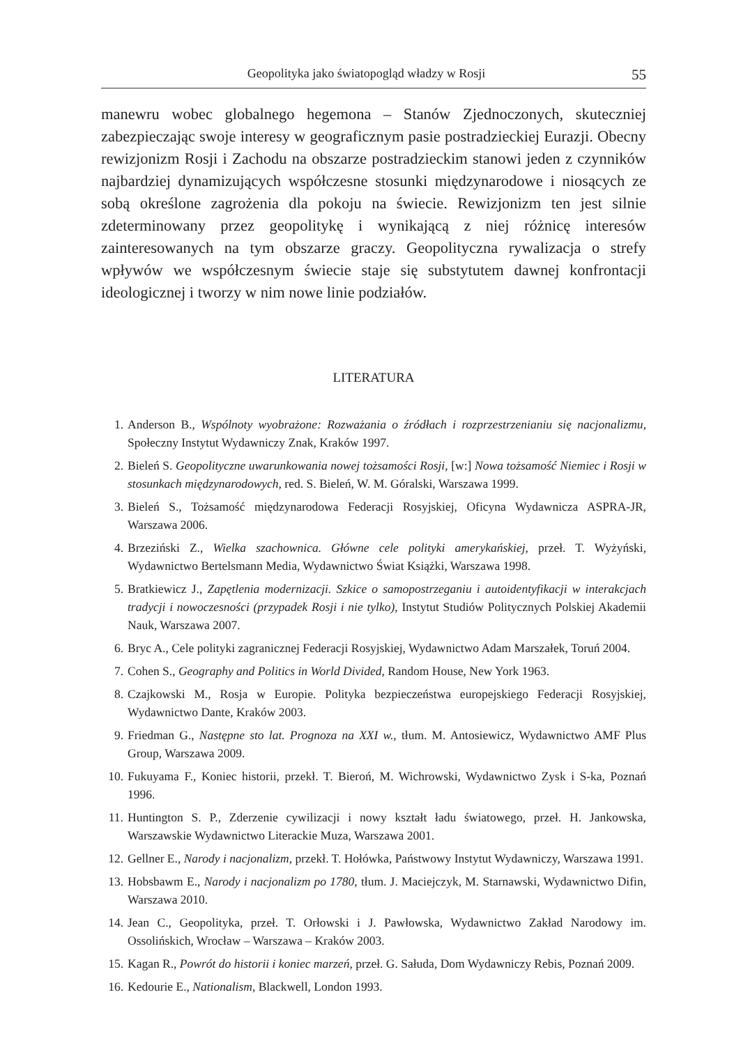Geopolityka jako światopogląd władzy w Rosji 55
manewru wobec globalnego hegemona – Stanów Zjednoczonych, skuteczniej zabezpieczając swoje interesy w geograficznym pasie postradzieckiej Eurazji. Obecny rewizjonizm Rosji i Zachodu na obszarze postradzieckim stanowi jeden z czynników najbardziej dynamizujących współczesne stosunki międzynarodowe i niosących ze sobą określone zagrożenia dla pokoju na świecie. Rewizjonizm ten jest silnie zdeterminowany przez geopolitykę i wynikającą z niej różnicę interesów zainteresowanych na tym obszarze graczy. Geopolityczna rywalizacja o strefy wpływów we współczesnym świecie staje się substytutem dawnej konfrontacji ideologicznej i tworzy w nim nowe linie podziałów.
LITERATURA
1. Anderson B., Wspólnoty wyobrażone: Rozważania o źródłach i rozprzestrzenianiu się nacjonalizmu, Społeczny Instytut Wydawniczy Znak, Kraków 1997.
2. Bieleń S. Geopolityczne uwarunkowania nowej tożsamości Rosji, [w:] Nowa tożsamość Niemiec i Rosji w stosunkach międzynarodowych, red. S. Bieleń, W. M. Góralski, Warszawa 1999.
3. Bieleń S., Tożsamość międzynarodowa Federacji Rosyjskiej, Oficyna Wydawnicza ASPRA-JR, Warszawa 2006.
4. Brzeziński Z., Wielka szachownica. Główne cele polityki amerykańskiej, przeł. T. Wyżyński, Wydawnictwo Bertelsmann Media, Wydawnictwo Świat Książki, Warszawa 1998.
5. Bratkiewicz J., Zapętlenia modernizacji. Szkice o samopostrzeganiu i autoidentyfikacji w interakcjach tradycji i nowoczesności (przypadek Rosji i nie tylko), Instytut Studiów Politycznych Polskiej Akademii Nauk, Warszawa 2007.
6. Bryc A., Cele polityki zagranicznej Federacji Rosyjskiej, Wydawnictwo Adam Marszałek, Toruń 2004.
7. Cohen S., Geography and Politics in World Divided, Random House, New York 1963.
8. Czajkowski M., Rosja w Europie. Polityka bezpieczeństwa europejskiego Federacji Rosyjskiej, Wydawnictwo Dante, Kraków 2003.
9. Friedman G., Następne sto lat. Prognoza na XXI w., tłum. M. Antosiewicz, Wydawnictwo AMF Plus Group, Warszawa 2009.
10. Fukuyama F., Koniec historii, przekł. T. Bieroń, M. Wichrowski, Wydawnictwo Zysk i S-ka, Poznań 1996.
11. Huntington S. P., Zderzenie cywilizacji i nowy kształt ładu światowego, przeł. H. Jankowska, Warszawskie Wydawnictwo Literackie Muza, Warszawa 2001.
12. Gellner E., Narody i nacjonalizm, przekł. T. Hołówka, Państwowy Instytut Wydawniczy, Warszawa 1991.
13. Hobsbawm E., Narody i nacjonalizm po 1780, tłum. J. Maciejczyk, M. Starnawski, Wydawnictwo Difin, Warszawa 2010.
14. Jean C., Geopolityka, przeł. T. Orłowski i J. Pawłowska, Wydawnictwo Zakład Narodowy im. Ossolińskich, Wrocław – Warszawa – Kraków 2003.
15. Kagan R., Powrót do historii i koniec marzeń, przeł. G. Sałuda, Dom Wydawniczy Rebis, Poznań 2009.
16. Kedourie E., Nationalism, Blackwell, London 1993.